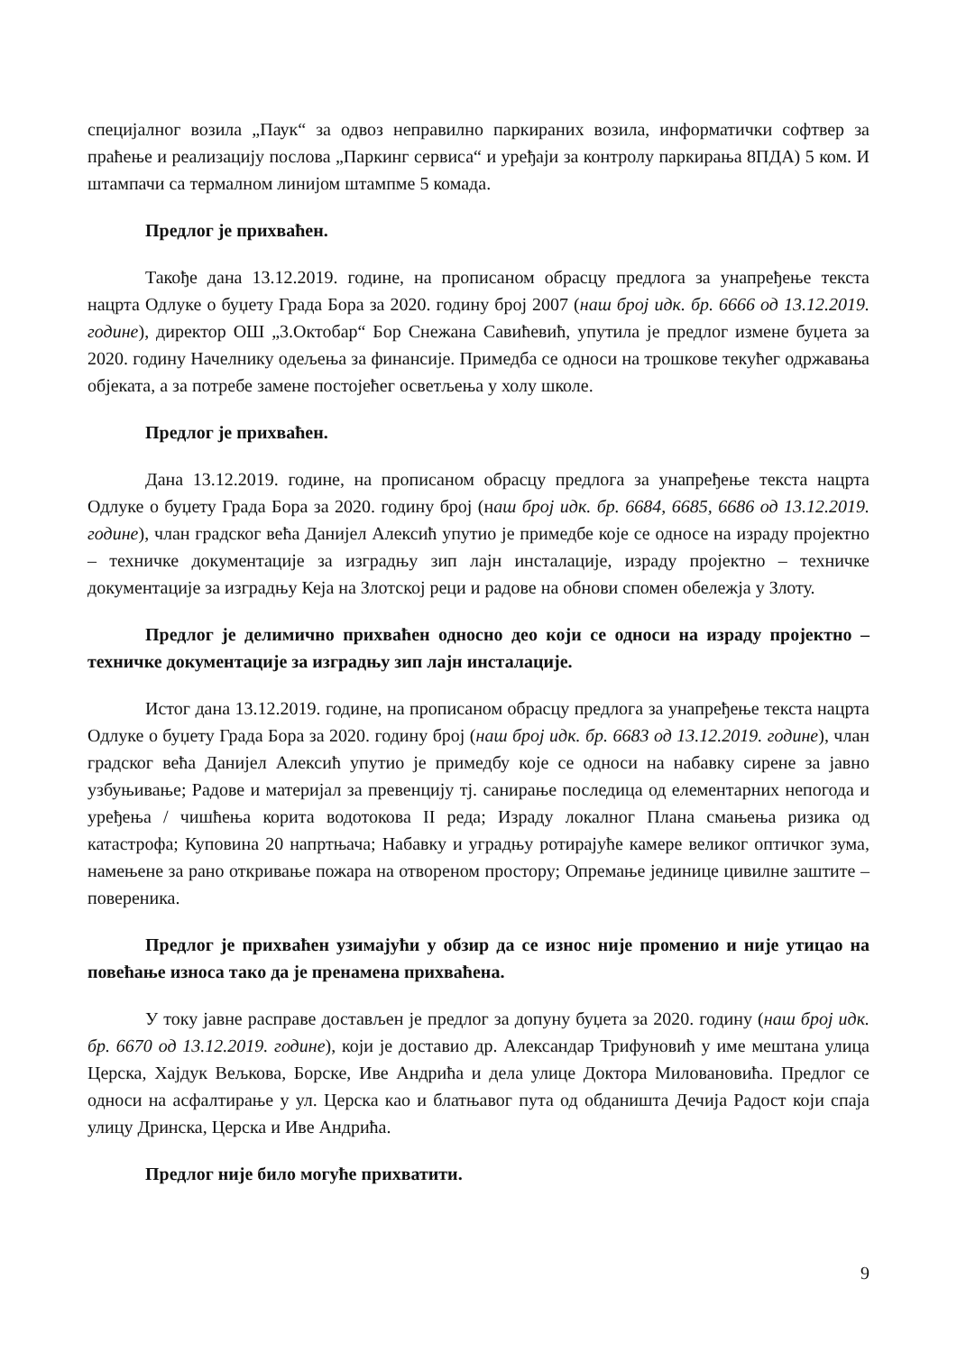специјалног возила „Паук“ за одвоз неправилно паркираних возила, информатички софтвер за праћење и реализацију послова „Паркинг сервиса“ и уређаји за контролу паркирања 8ПДА) 5 ком. И штампачи са термалном линијом штампме 5 комада.
Предлог је прихваћен.
Такође дана 13.12.2019. године, на прописаном обрасцу предлога за унапређење текста нацрта Одлуке о буџету Града Бора за 2020. годину број 2007 (наш број идк. бр. 6666 од 13.12.2019. године), директор ОШ „3.Октобар“ Бор Снежана Савићевић, упутила је предлог измене буџета за 2020. годину Начелнику одељења за финансије. Примедба се односи на трошкове текућег одржавања објеката, а за потребе замене постојећег осветљења у холу школе.
Предлог је прихваћен.
Дана 13.12.2019. године, на прописаном обрасцу предлога за унапређење текста нацрта Одлуке о буџету Града Бора за 2020. годину број (наш број идк. бр. 6684, 6685, 6686 од 13.12.2019. године), члан градског већа Данијел Алексић упутио је примедбе које се односе на израду пројектно – техничке документације за изградњу зип лајн инсталације, израду пројектно – техничке документације за изградњу Кеја на Злотској реци и радове на обнови спомен обележја у Злоту.
Предлог је делимично прихваћен односно део који се односи на израду пројектно – техничке документације за изградњу зип лајн инсталације.
Истог дана 13.12.2019. године, на прописаном обрасцу предлога за унапређење текста нацрта Одлуке о буџету Града Бора за 2020. годину број (наш број идк. бр. 6683 од 13.12.2019. године), члан градског већа Данијел Алексић упутио је примедбу које се односи на набавку сирене за јавно узбуњивање; Радове и материјал за превенцију тј. санирање последица од елементарних непогода и уређења / чишћења корита водотокова II реда; Израду локалног Плана смањења ризика од катастрофа; Куповина 20 напртњача; Набавку и уградњу ротирајуће камере великог оптичког зума, намењене за рано откривање пожара на отвореном простору; Опремање јединице цивилне заштите – повереника.
Предлог је прихваћен узимајући у обзир да се износ није променио и није утицао на повећање износа тако да је пренамена прихваћена.
У току јавне расправе достављен је предлог за допуну буџета за 2020. годину (наш број идк. бр. 6670 од 13.12.2019. године), који је доставио др. Александар Трифуновић у име мештана улица Церска, Хајдук Вељкова, Борске, Иве Андрића и дела улице Доктора Миловановића. Предлог се односи на асфалтирање у ул. Церска као и блатњавог пута од обданишта Дечија Радост који спаја улицу Дринска, Церска и Иве Андрића.
Предлог није било могуће прихватити.
9